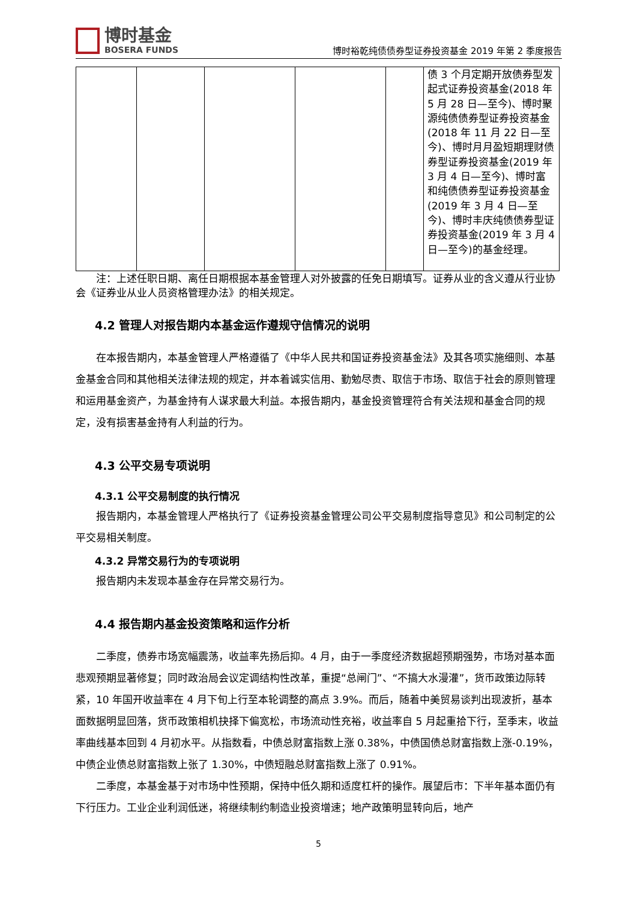博时基金
BOSERA FUNDS
博时裕乾纯债债券型证券投资基金 2019 年第 2 季度报告
| | | | | | 债 3 个月定期开放债券型发起式证券投资基金(2018 年 5 月 28 日—至今)、博时聚源纯债债券型证券投资基金(2018 年 11 月 22 日—至今)、博时月月盈短期理财债券型证券投资基金(2019 年 3 月 4 日—至今)、博时富和纯债债券型证券投资基金(2019 年 3 月 4 日—至今)、博时丰庆纯债债券型证券投资基金(2019 年 3 月 4 日—至今)的基金经理。 |
注：上述任职日期、离任日期根据本基金管理人对外披露的任免日期填写。证券从业的含义遵从行业协会《证券业从业人员资格管理办法》的相关规定。
4.2 管理人对报告期内本基金运作遵规守信情况的说明
在本报告期内，本基金管理人严格遵循了《中华人民共和国证券投资基金法》及其各项实施细则、本基金基金合同和其他相关法律法规的规定，并本着诚实信用、勤勉尽责、取信于市场、取信于社会的原则管理和运用基金资产，为基金持有人谋求最大利益。本报告期内，基金投资管理符合有关法规和基金合同的规定，没有损害基金持有人利益的行为。
4.3 公平交易专项说明
4.3.1 公平交易制度的执行情况
报告期内，本基金管理人严格执行了《证券投资基金管理公司公平交易制度指导意见》和公司制定的公平交易相关制度。
4.3.2 异常交易行为的专项说明
报告期内未发现本基金存在异常交易行为。
4.4 报告期内基金投资策略和运作分析
二季度，债券市场宽幅震荡，收益率先扬后抑。4 月，由于一季度经济数据超预期强势，市场对基本面悲观预期显著修复；同时政治局会议定调结构性改革，重提“总闸门”、“不搞大水漫灌”，货币政策边际转紧，10 年国开收益率在 4 月下旬上行至本轮调整的高点 3.9%。而后，随着中美贸易谈判出现波折，基本面数据明显回落，货币政策相机抉择下偏宽松，市场流动性充裕，收益率自 5 月起重拾下行，至季末，收益率曲线基本回到 4 月初水平。从指数看，中债总财富指数上涨 0.38%，中债国债总财富指数上涨-0.19%，中债企业债总财富指数上张了 1.30%，中债短融总财富指数上涨了 0.91%。
二季度，本基金基于对市场中性预期，保持中低久期和适度杠杆的操作。展望后市：下半年基本面仍有下行压力。工业企业利润低迷，将继续制约制造业投资增速；地产政策明显转向后，地产
5